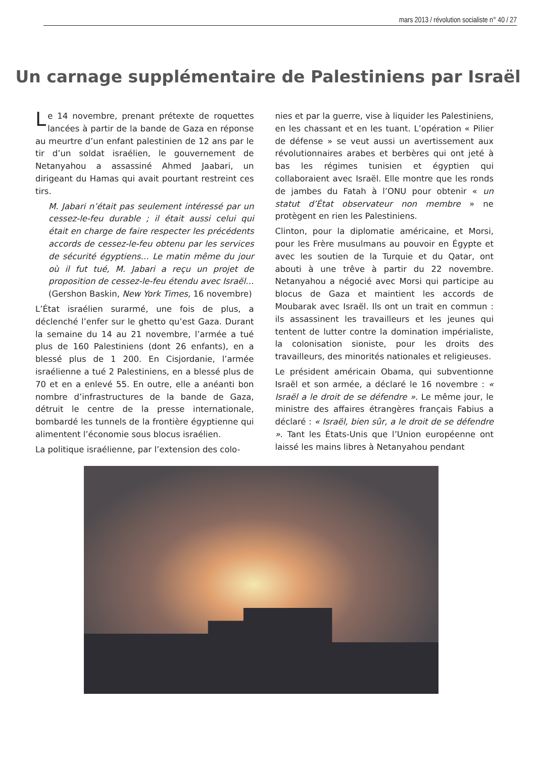mars 2013 / révolution socialiste n° 40 / 27
Un carnage supplémentaire de Palestiniens par Israël
Le 14 novembre, prenant prétexte de roquettes lancées à partir de la bande de Gaza en réponse au meurtre d’un enfant palestinien de 12 ans par le tir d’un soldat israélien, le gouvernement de Netanyahou a assassiné Ahmed Jaabari, un dirigeant du Hamas qui avait pourtant restreint ces tirs.
M. Jabari n’était pas seulement intéressé par un cessez-le-feu durable ; il était aussi celui qui était en charge de faire respecter les précédents accords de cessez-le-feu obtenu par les services de sécurité égyptiens… Le matin même du jour où il fut tué, M. Jabari a reçu un projet de proposition de cessez-le-feu étendu avec Israël… (Gershon Baskin, New York Times, 16 novembre)
L’État israélien surarmé, une fois de plus, a déclenché l’enfer sur le ghetto qu’est Gaza. Durant la semaine du 14 au 21 novembre, l’armée a tué plus de 160 Palestiniens (dont 26 enfants), en a blessé plus de 1 200. En Cisjordanie, l’armée israélienne a tué 2 Palestiniens, en a blessé plus de 70 et en a enlevé 55. En outre, elle a anéanti bon nombre d’infrastructures de la bande de Gaza, détruit le centre de la presse internationale, bombardé les tunnels de la frontière égyptienne qui alimentent l’économie sous blocus israélien.
La politique israélienne, par l’extension des colo-
nies et par la guerre, vise à liquider les Palestiniens, en les chassant et en les tuant. L’opération « Pilier de défense » se veut aussi un avertissement aux révolutionnaires arabes et berbères qui ont jeté à bas les régimes tunisien et égyptien qui collaboraient avec Israël. Elle montre que les ronds de jambes du Fatah à l’ONU pour obtenir « un statut d’État observateur non membre » ne protègent en rien les Palestiniens.
Clinton, pour la diplomatie américaine, et Morsi, pour les Frère musulmans au pouvoir en Égypte et avec les soutien de la Turquie et du Qatar, ont abouti à une trêve à partir du 22 novembre. Netanyahou a négocié avec Morsi qui participe au blocus de Gaza et maintient les accords de Moubarak avec Israël. Ils ont un trait en commun : ils assassinent les travailleurs et les jeunes qui tentent de lutter contre la domination impérialiste, la colonisation sioniste, pour les droits des travailleurs, des minorités nationales et religieuses.
Le président américain Obama, qui subventionne Israël et son armée, a déclaré le 16 novembre : « Israël a le droit de se défendre ». Le même jour, le ministre des affaires étrangères français Fabius a déclaré : « Israël, bien sûr, a le droit de se défendre ». Tant les États-Unis que l’Union européenne ont laissé les mains libres à Netanyahou pendant